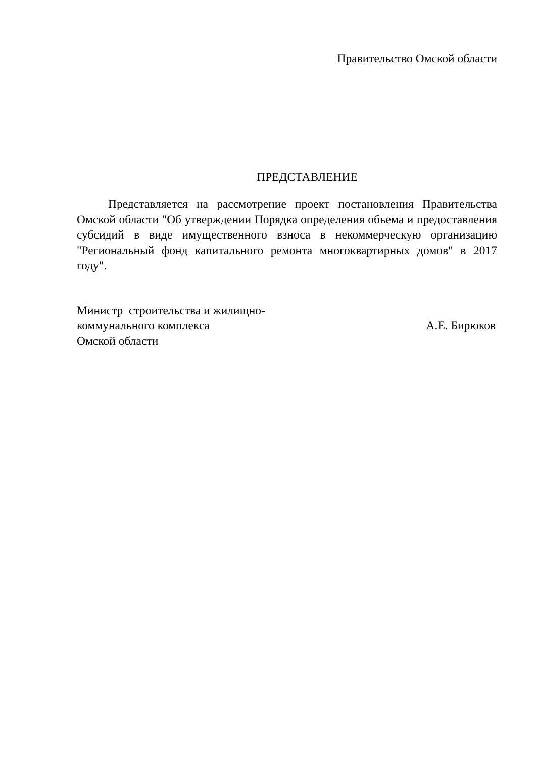Правительство Омской области
ПРЕДСТАВЛЕНИЕ
Представляется на рассмотрение проект постановления Правительства Омской области "Об утверждении Порядка определения объема и предоставления субсидий в виде имущественного взноса в некоммерческую организацию "Региональный фонд капитального ремонта многоквартирных домов" в 2017 году".
Министр строительства и жилищно-
коммунального комплекса
Омской области
А.Е. Бирюков